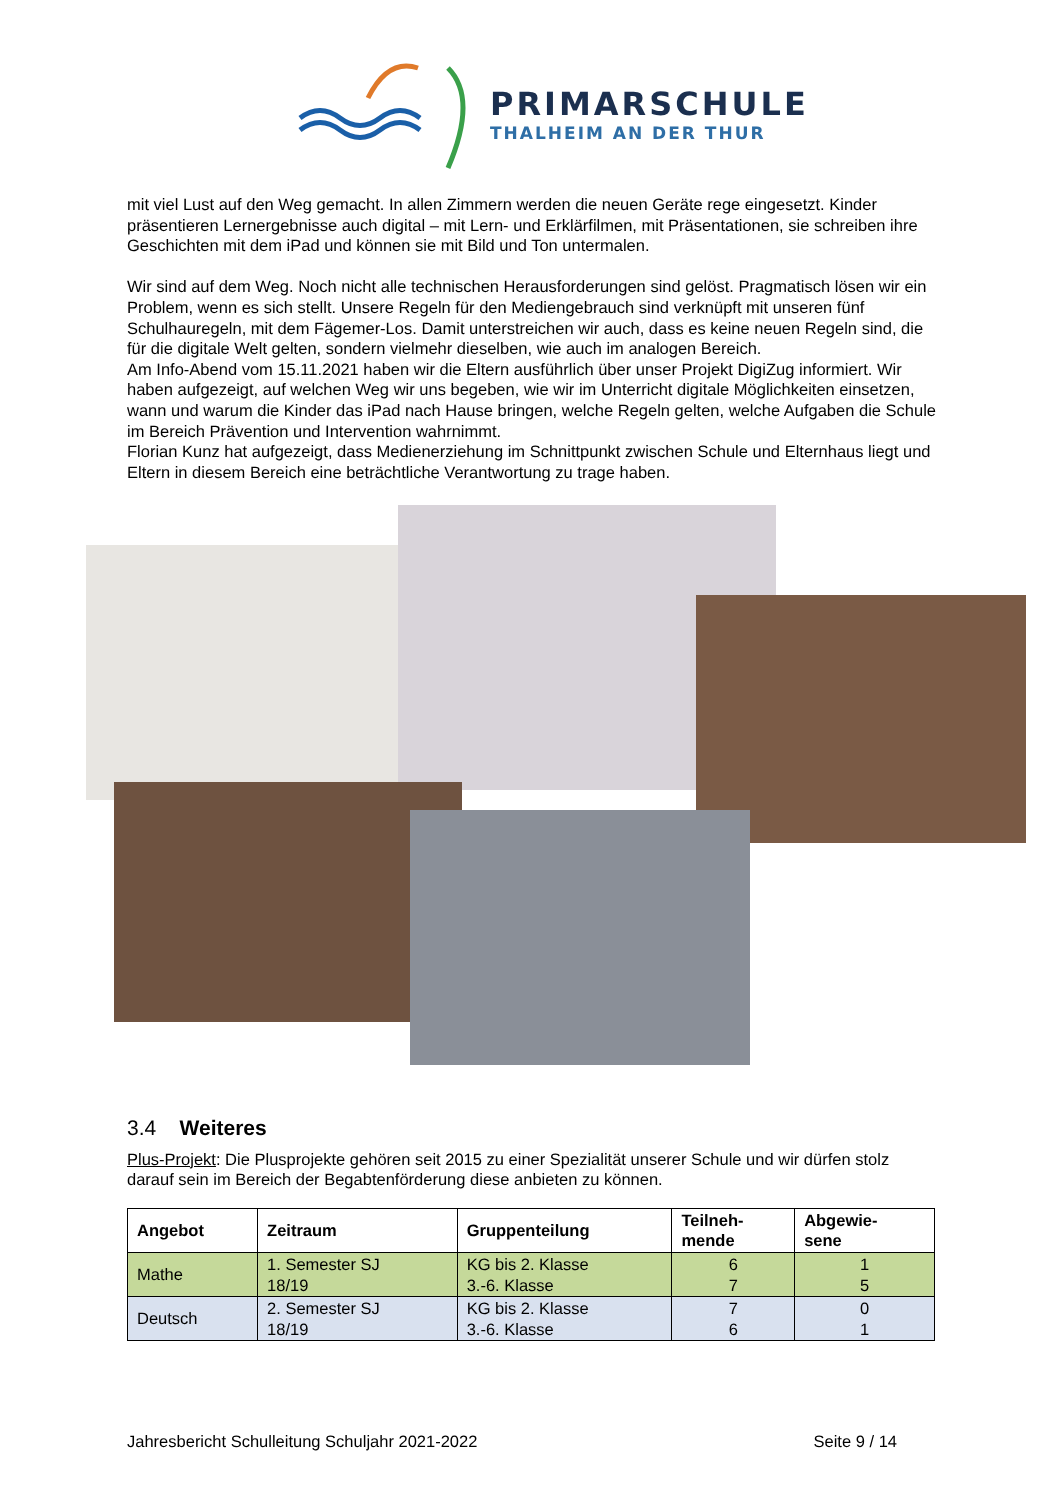PRIMARSCHULE
THALHEIM AN DER THUR
mit viel Lust auf den Weg gemacht. In allen Zimmern werden die neuen Geräte rege eingesetzt. Kinder präsentieren Lernergebnisse auch digital – mit Lern- und Erklärfilmen, mit Präsentationen, sie schreiben ihre Geschichten mit dem iPad und können sie mit Bild und Ton untermalen.
Wir sind auf dem Weg. Noch nicht alle technischen Herausforderungen sind gelöst. Pragmatisch lösen wir ein Problem, wenn es sich stellt. Unsere Regeln für den Mediengebrauch sind verknüpft mit unseren fünf Schulhauregeln, mit dem Fägemer-Los. Damit unterstreichen wir auch, dass es keine neuen Regeln sind, die für die digitale Welt gelten, sondern vielmehr dieselben, wie auch im analogen Bereich.
Am Info-Abend vom 15.11.2021 haben wir die Eltern ausführlich über unser Projekt DigiZug informiert. Wir haben aufgezeigt, auf welchen Weg wir uns begeben, wie wir im Unterricht digitale Möglichkeiten einsetzen, wann und warum die Kinder das iPad nach Hause bringen, welche Regeln gelten, welche Aufgaben die Schule im Bereich Prävention und Intervention wahrnimmt.
Florian Kunz hat aufgezeigt, dass Medienerziehung im Schnittpunkt zwischen Schule und Elternhaus liegt und Eltern in diesem Bereich eine beträchtliche Verantwortung zu trage haben.
3.4 Weiteres
Plus-Projekt: Die Plusprojekte gehören seit 2015 zu einer Spezialität unserer Schule und wir dürfen stolz darauf sein im Bereich der Begabtenförderung diese anbieten zu können.
| Angebot | Zeitraum | Gruppenteilung | Teilneh- mende | Abgewie- sene |
| --- | --- | --- | --- | --- |
| Mathe | 1. Semester SJ 18/19 | KG bis 2. Klasse 3.-6. Klasse | 6 7 | 1 5 |
| Deutsch | 2. Semester SJ 18/19 | KG bis 2. Klasse 3.-6. Klasse | 7 6 | 0 1 |
Jahresbericht Schulleitung Schuljahr 2021-2022 Seite 9 / 14